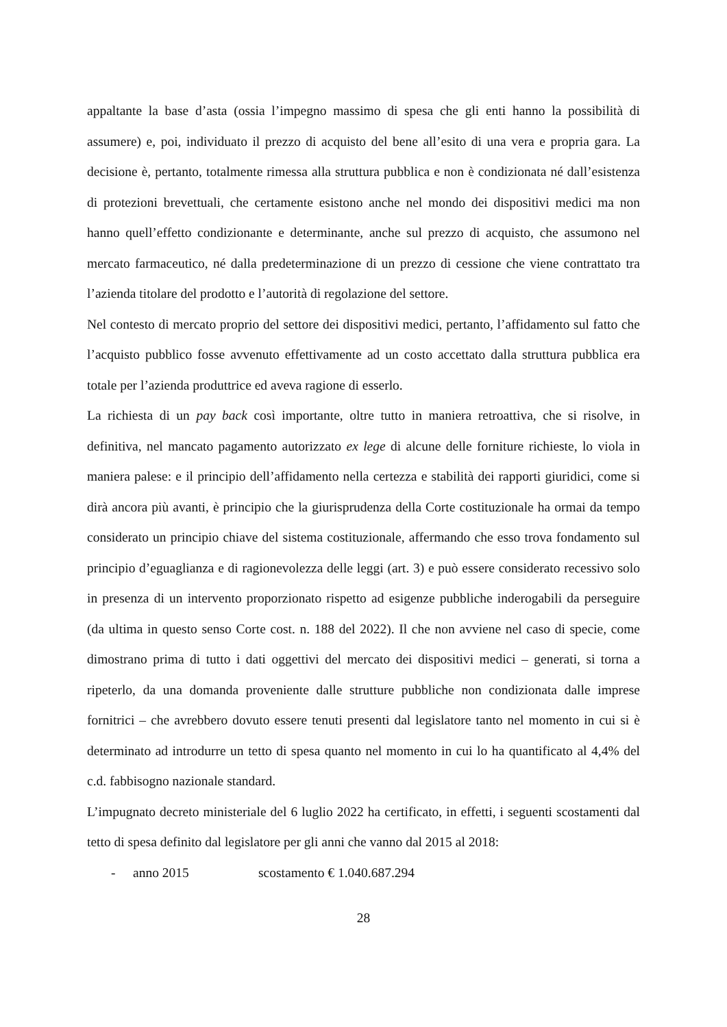appaltante la base d’asta (ossia l’impegno massimo di spesa che gli enti hanno la possibilità di assumere) e, poi, individuato il prezzo di acquisto del bene all’esito di una vera e propria gara. La decisione è, pertanto, totalmente rimessa alla struttura pubblica e non è condizionata né dall’esistenza di protezioni brevettuali, che certamente esistono anche nel mondo dei dispositivi medici ma non hanno quell’effetto condizionante e determinante, anche sul prezzo di acquisto, che assumono nel mercato farmaceutico, né dalla predeterminazione di un prezzo di cessione che viene contrattato tra l’azienda titolare del prodotto e l’autorità di regolazione del settore.
Nel contesto di mercato proprio del settore dei dispositivi medici, pertanto, l’affidamento sul fatto che l’acquisto pubblico fosse avvenuto effettivamente ad un costo accettato dalla struttura pubblica era totale per l’azienda produttrice ed aveva ragione di esserlo.
La richiesta di un pay back così importante, oltre tutto in maniera retroattiva, che si risolve, in definitiva, nel mancato pagamento autorizzato ex lege di alcune delle forniture richieste, lo viola in maniera palese: e il principio dell’affidamento nella certezza e stabilità dei rapporti giuridici, come si dirà ancora più avanti, è principio che la giurisprudenza della Corte costituzionale ha ormai da tempo considerato un principio chiave del sistema costituzionale, affermando che esso trova fondamento sul principio d’eguaglianza e di ragionevolezza delle leggi (art. 3) e può essere considerato recessivo solo in presenza di un intervento proporzionato rispetto ad esigenze pubbliche inderogabili da perseguire (da ultima in questo senso Corte cost. n. 188 del 2022). Il che non avviene nel caso di specie, come dimostrano prima di tutto i dati oggettivi del mercato dei dispositivi medici – generati, si torna a ripeterlo, da una domanda proveniente dalle strutture pubbliche non condizionata dalle imprese fornitrici – che avrebbero dovuto essere tenuti presenti dal legislatore tanto nel momento in cui si è determinato ad introdurre un tetto di spesa quanto nel momento in cui lo ha quantificato al 4,4% del c.d. fabbisogno nazionale standard.
L’impugnato decreto ministeriale del 6 luglio 2022 ha certificato, in effetti, i seguenti scostamenti dal tetto di spesa definito dal legislatore per gli anni che vanno dal 2015 al 2018:
- anno 2015 scostamento € 1.040.687.294
28